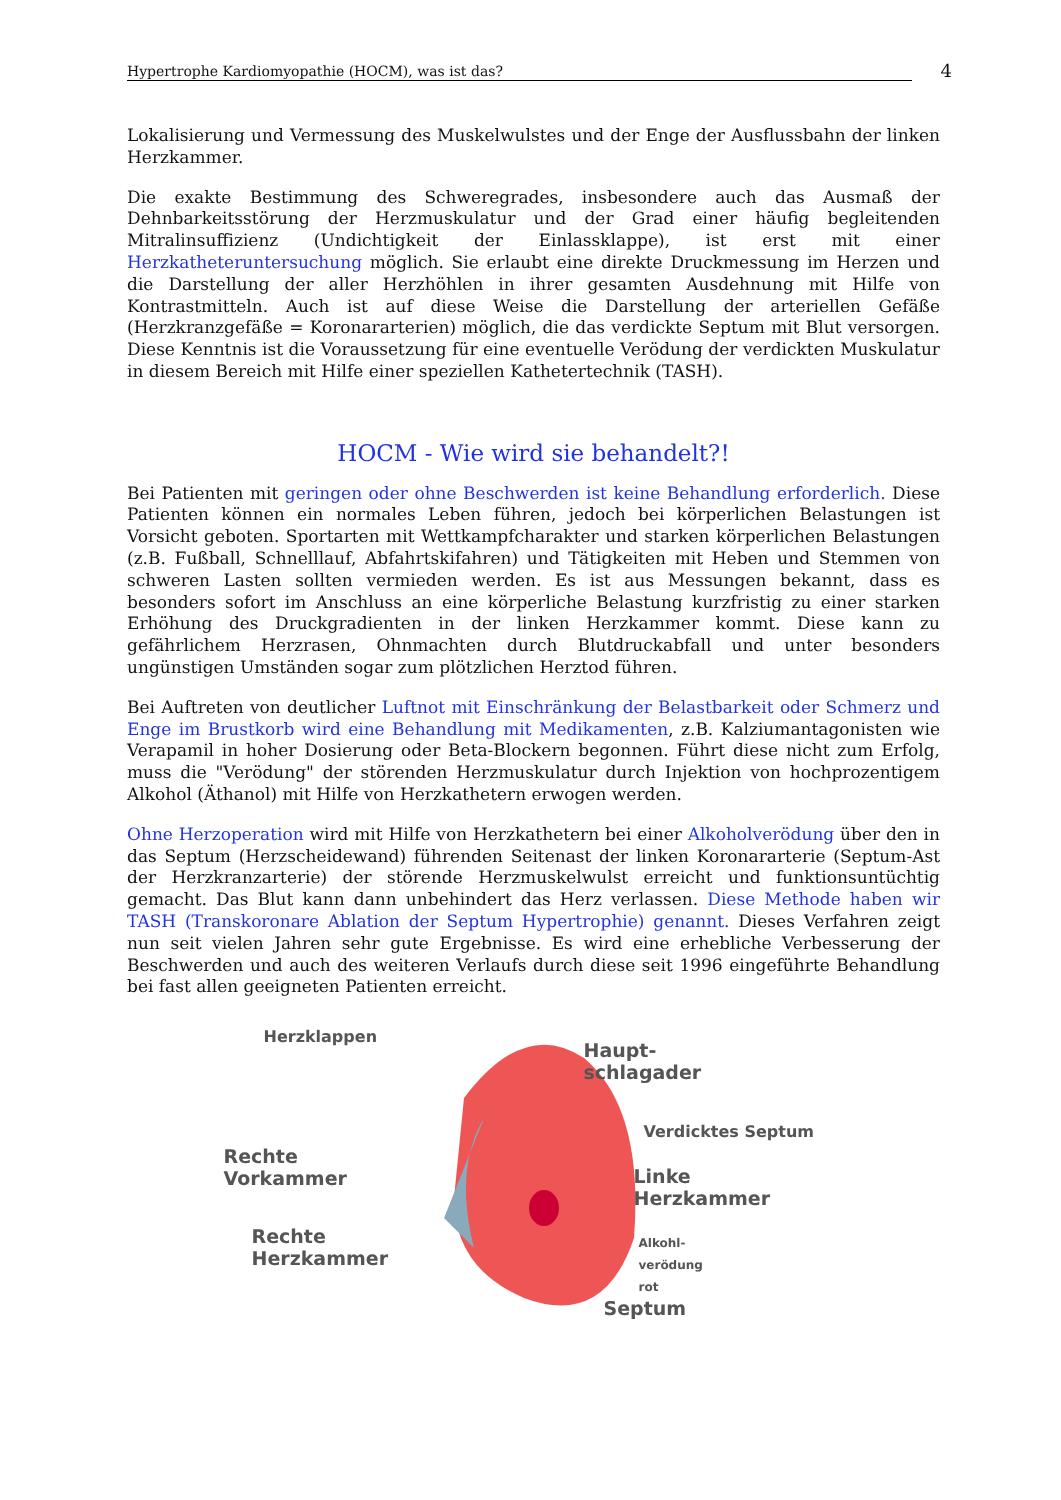Hypertrophe Kardiomyopathie (HOCM), was ist das? 4
Lokalisierung und Vermessung des Muskelwulstes und der Enge der Ausflussbahn der linken Herzkammer.
Die exakte Bestimmung des Schweregrades, insbesondere auch das Ausmaß der Dehnbarkeitsstörung der Herzmuskulatur und der Grad einer häufig begleitenden Mitralinsuffizienz (Undichtigkeit der Einlassklappe), ist erst mit einer Herzkatheteruntersuchung möglich. Sie erlaubt eine direkte Druckmessung im Herzen und die Darstellung der aller Herzhöhlen in ihrer gesamten Ausdehnung mit Hilfe von Kontrastmitteln. Auch ist auf diese Weise die Darstellung der arteriellen Gefäße (Herzkranzgefäße = Koronararterien) möglich, die das verdickte Septum mit Blut versorgen. Diese Kenntnis ist die Voraussetzung für eine eventuelle Verödung der verdickten Muskulatur in diesem Bereich mit Hilfe einer speziellen Kathetertechnik (TASH).
HOCM - Wie wird sie behandelt?!
Bei Patienten mit geringen oder ohne Beschwerden ist keine Behandlung erforderlich. Diese Patienten können ein normales Leben führen, jedoch bei körperlichen Belastungen ist Vorsicht geboten. Sportarten mit Wettkampfcharakter und starken körperlichen Belastungen (z.B. Fußball, Schnelllauf, Abfahrtskifahren) und Tätigkeiten mit Heben und Stemmen von schweren Lasten sollten vermieden werden. Es ist aus Messungen bekannt, dass es besonders sofort im Anschluss an eine körperliche Belastung kurzfristig zu einer starken Erhöhung des Druckgradienten in der linken Herzkammer kommt. Diese kann zu gefährlichem Herzrasen, Ohnmachten durch Blutdruckabfall und unter besonders ungünstigen Umständen sogar zum plötzlichen Herztod führen.
Bei Auftreten von deutlicher Luftnot mit Einschränkung der Belastbarkeit oder Schmerz und Enge im Brustkorb wird eine Behandlung mit Medikamenten, z.B. Kalziumantagonisten wie Verapamil in hoher Dosierung oder Beta-Blockern begonnen. Führt diese nicht zum Erfolg, muss die "Verödung" der störenden Herzmuskulatur durch Injektion von hochprozentigem Alkohol (Äthanol) mit Hilfe von Herzkathetern erwogen werden.
Ohne Herzoperation wird mit Hilfe von Herzkathetern bei einer Alkoholverödung über den in das Septum (Herzscheidewand) führenden Seitenast der linken Koronararterie (Septum-Ast der Herzkranzarterie) der störende Herzmuskelwulst erreicht und funktionsuntüchtig gemacht. Das Blut kann dann unbehindert das Herz verlassen. Diese Methode haben wir TASH (Transkoronare Ablation der Septum Hypertrophie) genannt. Dieses Verfahren zeigt nun seit vielen Jahren sehr gute Ergebnisse. Es wird eine erhebliche Verbesserung der Beschwerden und auch des weiteren Verlaufs durch diese seit 1996 eingeführte Behandlung bei fast allen geeigneten Patienten erreicht.
Herzklappen
Haupt-
schlagader
Verdicktes Septum
Rechte
Vorkammer
Linke
Herzkammer
Alkohl-
verödung
rot
Rechte
Herzkammer
Septum